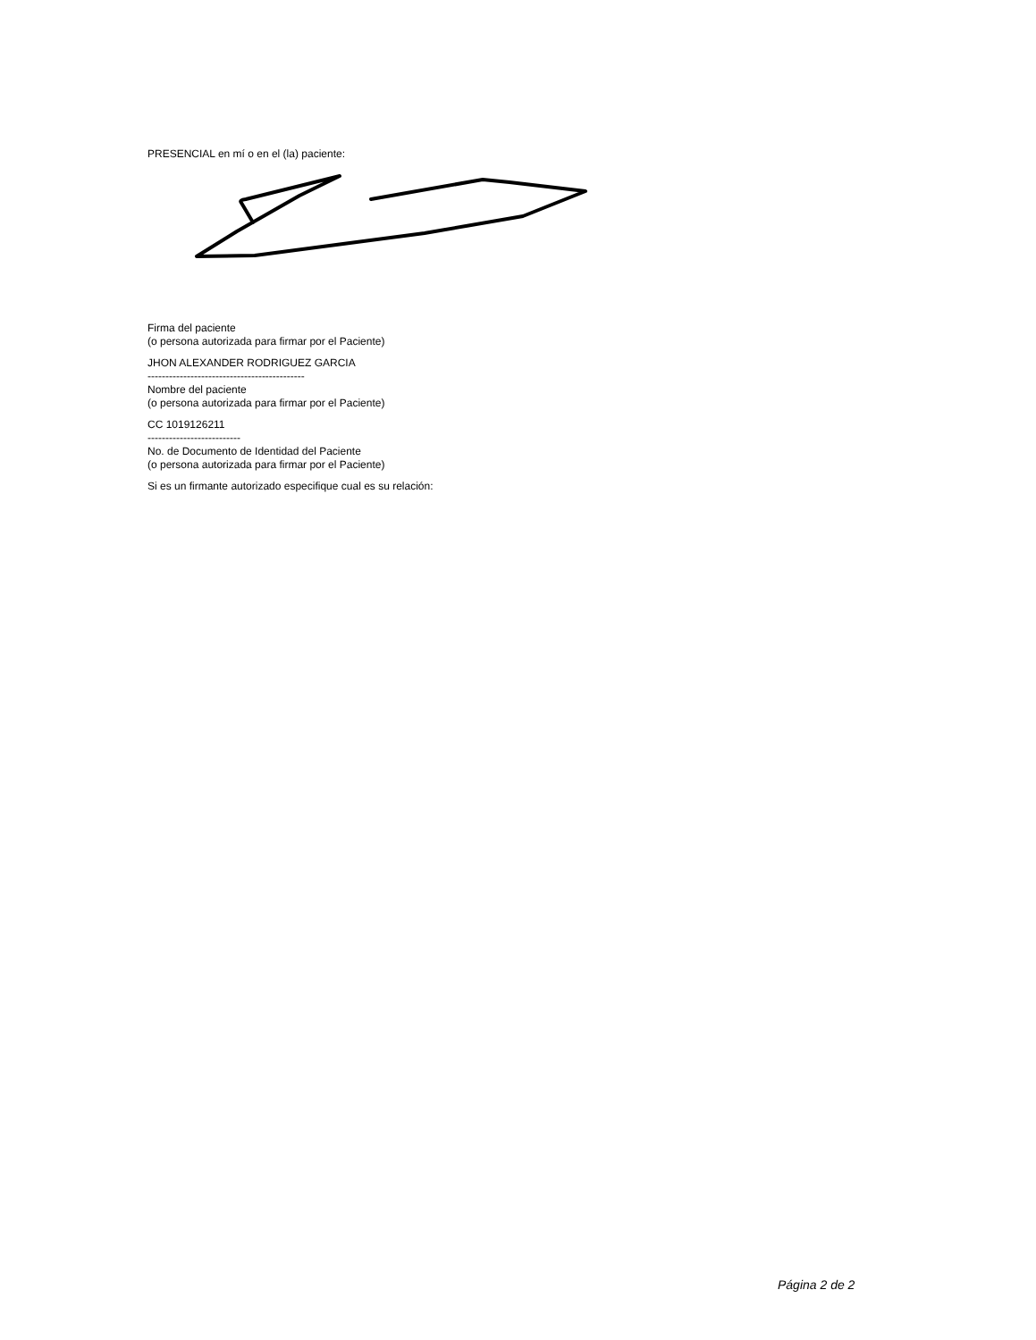PRESENCIAL en mí o en el (la) paciente:
Firma del paciente
(o persona autorizada para firmar por el Paciente)
JHON ALEXANDER RODRIGUEZ GARCIA
--------------------------------------------
Nombre del paciente
(o persona autorizada para firmar por el Paciente)
CC 1019126211
--------------------------
No. de Documento de Identidad del Paciente
(o persona autorizada para firmar por el Paciente)
Si es un firmante autorizado especifique cual es su relación:
Página 2 de 2